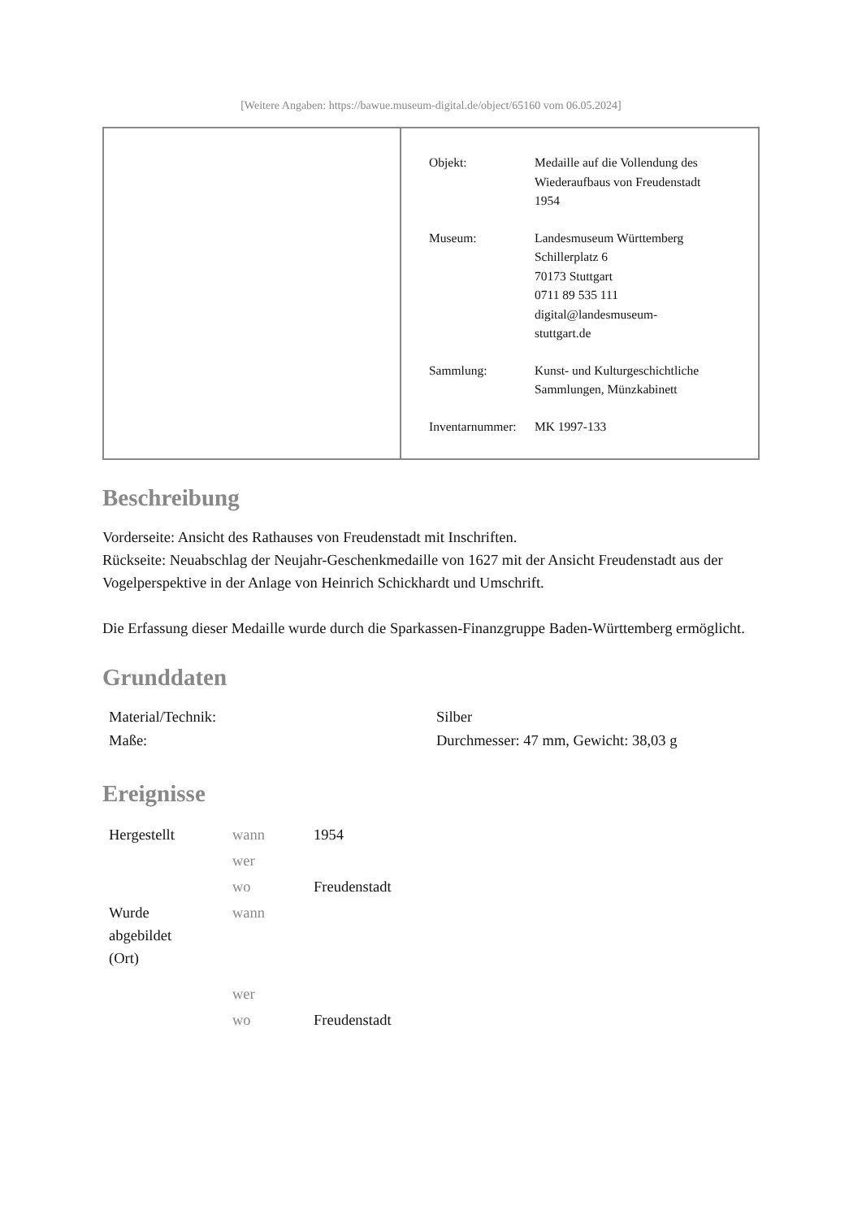[Weitere Angaben: https://bawue.museum-digital.de/object/65160 vom 06.05.2024]
| Objekt: | Medaille auf die Vollendung des Wiederaufbaus von Freudenstadt 1954 |
| Museum: | Landesmuseum Württemberg Schillerplatz 6 70173 Stuttgart 0711 89 535 111 digital@landesmuseum- stuttgart.de |
| Sammlung: | Kunst- und Kulturgeschichtliche Sammlungen, Münzkabinett |
| Inventarnummer: | MK 1997-133 |
Beschreibung
Vorderseite: Ansicht des Rathauses von Freudenstadt mit Inschriften.
Rückseite: Neuabschlag der Neujahr-Geschenkmedaille von 1627 mit der Ansicht Freudenstadt aus der Vogelperspektive in der Anlage von Heinrich Schickhardt und Umschrift.
Die Erfassung dieser Medaille wurde durch die Sparkassen-Finanzgruppe Baden-Württemberg ermöglicht.
Grunddaten
| Material/Technik: | Silber |
| Maße: | Durchmesser: 47 mm, Gewicht: 38,03 g |
Ereignisse
| Hergestellt | wann | 1954 |
| | wer | |
| | wo | Freudenstadt |
| Wurde abgebildet (Ort) | wann | |
| | wer | |
| | wo | Freudenstadt |